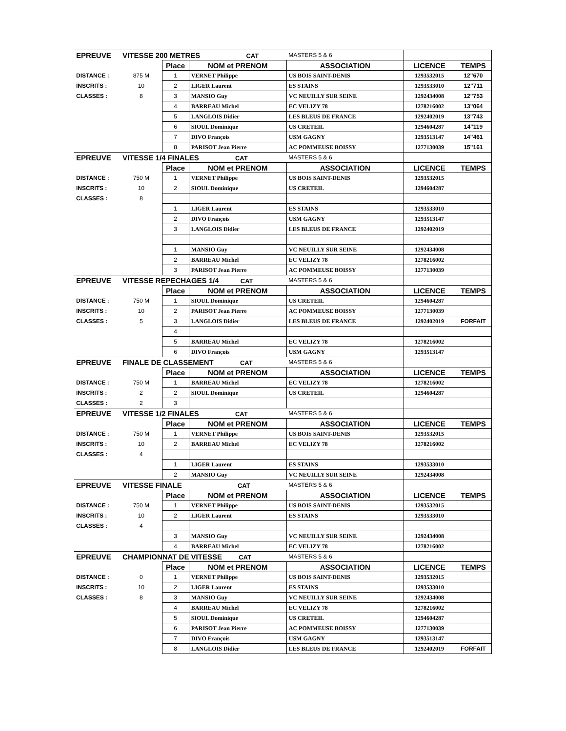| EPREUVE | VITESSE 200 METRES CAT | | | MASTERS 5 & 6 | | |
| | | Place | NOM et PRENOM | ASSOCIATION | LICENCE | TEMPS |
| DISTANCE : | 875 M | 1 | VERNET Philippe | US BOIS SAINT-DENIS | 1293532015 | 12"670 |
| INSCRITS : | 10 | 2 | LIGER Laurent | ES STAINS | 1293533010 | 12"711 |
| CLASSES : | 8 | 3 | MANSIO Guy | VC NEUILLY SUR SEINE | 1292434008 | 12"753 |
| | | 4 | BARREAU Michel | EC VELIZY 78 | 1278216002 | 13"064 |
| | | 5 | LANGLOIS Didier | LES BLEUS DE FRANCE | 1292402019 | 13"743 |
| | | 6 | SIOUL Dominique | US CRETEIL | 1294604287 | 14"119 |
| | | 7 | DIVO François | USM GAGNY | 1293513147 | 14"461 |
| | | 8 | PARISOT Jean Pierre | AC POMMEUSE BOISSY | 1277130039 | 15"161 |
| EPREUVE | VITESSE 1/4 FINALES CAT | | | MASTERS 5 & 6 | | |
| | | Place | NOM et PRENOM | ASSOCIATION | LICENCE | TEMPS |
| DISTANCE : | 750 M | 1 | VERNET Philippe | US BOIS SAINT-DENIS | 1293532015 | |
| INSCRITS : | 10 | 2 | SIOUL Dominique | US CRETEIL | 1294604287 | |
| CLASSES : | 8 | | | | | |
| | | 1 | LIGER Laurent | ES STAINS | 1293533010 | |
| | | 2 | DIVO François | USM GAGNY | 1293513147 | |
| | | 3 | LANGLOIS Didier | LES BLEUS DE FRANCE | 1292402019 | |
| | | 1 | MANSIO Guy | VC NEUILLY SUR SEINE | 1292434008 | |
| | | 2 | BARREAU Michel | EC VELIZY 78 | 1278216002 | |
| | | 3 | PARISOT Jean Pierre | AC POMMEUSE BOISSY | 1277130039 | |
| EPREUVE | VITESSE REPECHAGES 1/4 CAT | | | MASTERS 5 & 6 | | |
| | | Place | NOM et PRENOM | ASSOCIATION | LICENCE | TEMPS |
| DISTANCE : | 750 M | 1 | SIOUL Dominique | US CRETEIL | 1294604287 | |
| INSCRITS : | 10 | 2 | PARISOT Jean Pierre | AC POMMEUSE BOISSY | 1277130039 | |
| CLASSES : | 5 | 3 | LANGLOIS Didier | LES BLEUS DE FRANCE | 1292402019 | FORFAIT |
| | | 4 | | | | |
| | | 5 | BARREAU Michel | EC VELIZY 78 | 1278216002 | |
| | | 6 | DIVO François | USM GAGNY | 1293513147 | |
| EPREUVE | FINALE DE CLASSEMENT CAT | | | MASTERS 5 & 6 | | |
| | | Place | NOM et PRENOM | ASSOCIATION | LICENCE | TEMPS |
| DISTANCE : | 750 M | 1 | BARREAU Michel | EC VELIZY 78 | 1278216002 | |
| INSCRITS : | 2 | 2 | SIOUL Dominique | US CRETEIL | 1294604287 | |
| CLASSES : | 2 | 3 | | | | |
| EPREUVE | VITESSE 1/2 FINALES CAT | | | MASTERS 5 & 6 | | |
| | | Place | NOM et PRENOM | ASSOCIATION | LICENCE | TEMPS |
| DISTANCE : | 750 M | 1 | VERNET Philippe | US BOIS SAINT-DENIS | 1293532015 | |
| INSCRITS : | 10 | 2 | BARREAU Michel | EC VELIZY 78 | 1278216002 | |
| CLASSES : | 4 | | | | | |
| | | 1 | LIGER Laurent | ES STAINS | 1293533010 | |
| | | 2 | MANSIO Guy | VC NEUILLY SUR SEINE | 1292434008 | |
| EPREUVE | VITESSE FINALE CAT | | | MASTERS 5 & 6 | | |
| | | Place | NOM et PRENOM | ASSOCIATION | LICENCE | TEMPS |
| DISTANCE : | 750 M | 1 | VERNET Philippe | US BOIS SAINT-DENIS | 1293532015 | |
| INSCRITS : | 10 | 2 | LIGER Laurent | ES STAINS | 1293533010 | |
| CLASSES : | 4 | | | | | |
| | | 3 | MANSIO Guy | VC NEUILLY SUR SEINE | 1292434008 | |
| | | 4 | BARREAU Michel | EC VELIZY 78 | 1278216002 | |
| EPREUVE | CHAMPIONNAT DE VITESSE CAT | | | MASTERS 5 & 6 | | |
| | | Place | NOM et PRENOM | ASSOCIATION | LICENCE | TEMPS |
| DISTANCE : | 0 | 1 | VERNET Philippe | US BOIS SAINT-DENIS | 1293532015 | |
| INSCRITS : | 10 | 2 | LIGER Laurent | ES STAINS | 1293533010 | |
| CLASSES : | 8 | 3 | MANSIO Guy | VC NEUILLY SUR SEINE | 1292434008 | |
| | | 4 | BARREAU Michel | EC VELIZY 78 | 1278216002 | |
| | | 5 | SIOUL Dominique | US CRETEIL | 1294604287 | |
| | | 6 | PARISOT Jean Pierre | AC POMMEUSE BOISSY | 1277130039 | |
| | | 7 | DIVO François | USM GAGNY | 1293513147 | |
| | | 8 | LANGLOIS Didier | LES BLEUS DE FRANCE | 1292402019 | FORFAIT |